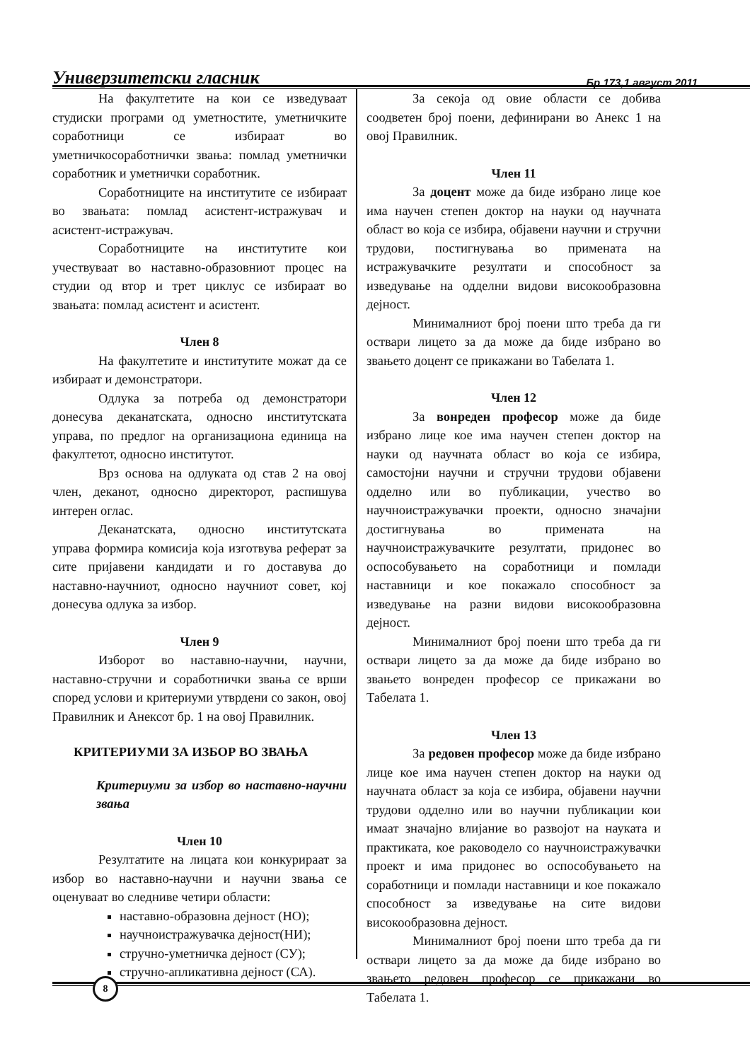Универзитетски гласник Бр 173,1 август 2011
На факултетите на кои се изведуваат студиски програми од уметностите, уметничките соработници се избираат во уметничкосоработнички звања: помлад уметнички соработник и уметнички соработник.
Соработниците на институтите се избираат во звањата: помлад асистент-истражувач и асистент-истражувач.
Соработниците на институтите кои учествуваат во наставно-образовниот процес на студии од втор и трет циклус се избираат во звањата: помлад асистент и асистент.
Член 8
На факултетите и институтите можат да се избираат и демонстратори.
Одлука за потреба од демонстратори донесува деканатската, односно институтската управа, по предлог на организациона единица на факултетот, односно институтот.
Врз основа на одлуката од став 2 на овој член, деканот, односно директорот, распишува интерен оглас.
Деканатската, односно институтската управа формира комисија која изготвува реферат за сите пријавени кандидати и го доставува до наставно-научниот, односно научниот совет, кој донесува одлука за избор.
Член 9
Изборот во наставно-научни, научни, наставно-стручни и соработнички звања се врши според услови и критериуми утврдени со закон, овој Правилник и Анексот бр. 1 на овој Правилник.
КРИТЕРИУМИ ЗА ИЗБОР ВО ЗВАЊА
Критериуми за избор во наставно-научни звања
Член 10
Резултатите на лицата кои конкурираат за избор во наставно-научни и научни звања се оценуваат во следниве четири области:
наставно-образовна дејност (НО);
научноистражувачка дејност(НИ);
стручно-уметничка дејност (СУ);
стручно-апликативна дејност (СА).
За секоја од овие области се добива соодветен број поени, дефинирани во Анекс 1 на овој Правилник.
Член 11
За доцент може да биде избрано лице кое има научен степен доктор на науки од научната област во која се избира, објавени научни и стручни трудови, постигнувања во примената на истражувачките резултати и способност за изведување на одделни видови високообразовна дејност.
Минималниот број поени што треба да ги оствари лицето за да може да биде избрано во звањето доцент се прикажани во Табелата 1.
Член 12
За вонреден професор може да биде избрано лице кое има научен степен доктор на науки од научната област во која се избира, самостојни научни и стручни трудови објавени одделно или во публикации, учество во научноистражувачки проекти, односно значајни достигнувања во примената на научноистражувачките резултати, придонес во оспособувањето на соработници и помлади наставници и кое покажало способност за изведување на разни видови високообразовна дејност.
Минималниот број поени што треба да ги оствари лицето за да може да биде избрано во звањето вонреден професор се прикажани во Табелата 1.
Член 13
За редовен професор може да биде избрано лице кое има научен степен доктор на науки од научната област за која се избира, објавени научни трудови одделно или во научни публикации кои имаат значајно влијание во развојот на науката и практиката, кое раководело со научноистражувачки проект и има придонес во оспособувањето на соработници и помлади наставници и кое покажало способност за изведување на сите видови високообразовна дејност.
Минималниот број поени што треба да ги оствари лицето за да може да биде избрано во звањето редовен професор се прикажани во Табелата 1.
8